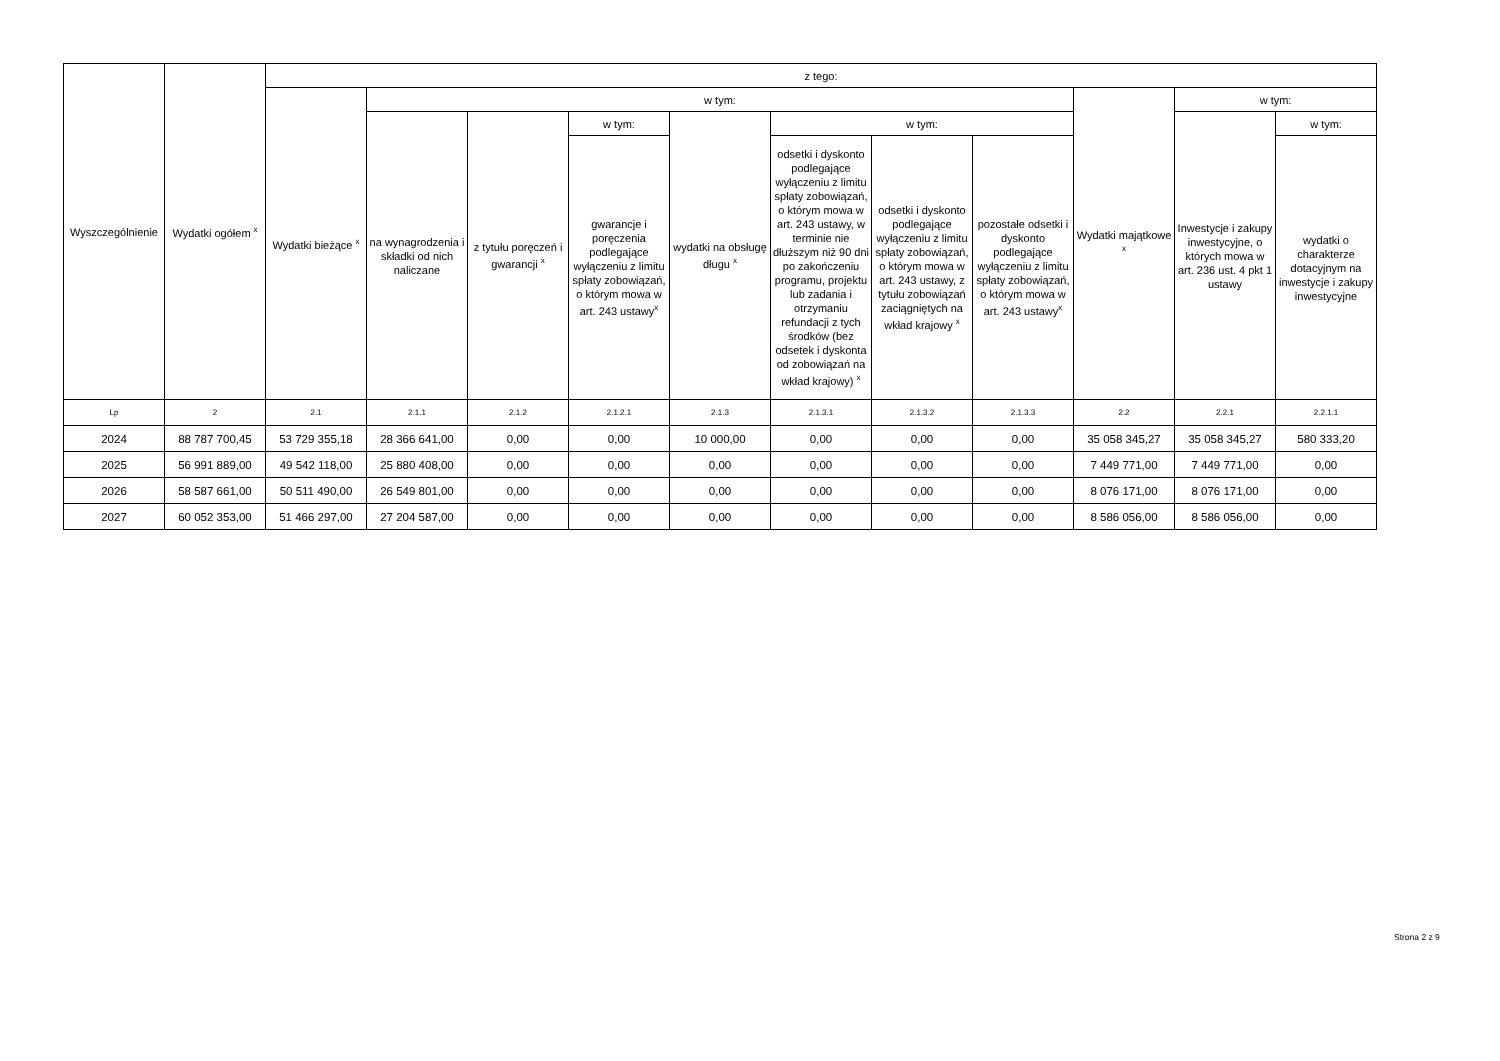| Wyszczególnienie | Wydatki ogółem <sup>x</sup> | z tego: | | | | | | | | | | |
| --- | --- | --- | --- | --- | --- | --- | --- | --- | --- | --- | --- | --- |
| | | Wydatki bieżące <sup>x</sup> | w tym: | | | | | | | Wydatki majątkowe <sup>x</sup> | w tym: | |
| | | | na wynagrodzenia i składki od nich naliczane | z tytułu poręczeń i gwarancji <sup>x</sup> | w tym: | wydatki na obsługę długu <sup>x</sup> | w tym: | | | | Inwestycje i zakupy inwestycyjne, o których mowa w art. 236 ust. 4 pkt 1 ustawy | w tym: |
| | | | | | gwarancje i poręczenia podlegające wyłączeniu z limitu spłaty zobowiązań, o którym mowa w art. 243 ustawy<sup>x</sup> | | odsetki i dyskonto podlegające wyłączeniu z limitu spłaty zobowiązań, o którym mowa w art. 243 ustawy, w terminie nie dłuższym niż 90 dni po zakończeniu programu, projektu lub zadania i otrzymaniu refundacji z tych środków (bez odsetek i dyskonta od zobowiązań na wkład krajowy) <sup>x</sup> | odsetki i dyskonto podlegające wyłączeniu z limitu spłaty zobowiązań, o którym mowa w art. 243 ustawy, z tytułu zobowiązań zaciągniętych na wkład krajowy <sup>x</sup> | pozostałe odsetki i dyskonto podlegające wyłączeniu z limitu spłaty zobowiązań, o którym mowa w art. 243 ustawy<sup>x</sup> | | | wydatki o charakterze dotacyjnym na inwestycje i zakupy inwestycyjne |
| Lp | 2 | 2.1 | 2.1.1 | 2.1.2 | 2.1.2.1 | 2.1.3 | 2.1.3.1 | 2.1.3.2 | 2.1.3.3 | 2.2 | 2.2.1 | 2.2.1.1 |
| 2024 | 88 787 700,45 | 53 729 355,18 | 28 366 641,00 | 0,00 | 0,00 | 10 000,00 | 0,00 | 0,00 | 0,00 | 35 058 345,27 | 35 058 345,27 | 580 333,20 |
| 2025 | 56 991 889,00 | 49 542 118,00 | 25 880 408,00 | 0,00 | 0,00 | 0,00 | 0,00 | 0,00 | 0,00 | 7 449 771,00 | 7 449 771,00 | 0,00 |
| 2026 | 58 587 661,00 | 50 511 490,00 | 26 549 801,00 | 0,00 | 0,00 | 0,00 | 0,00 | 0,00 | 0,00 | 8 076 171,00 | 8 076 171,00 | 0,00 |
| 2027 | 60 052 353,00 | 51 466 297,00 | 27 204 587,00 | 0,00 | 0,00 | 0,00 | 0,00 | 0,00 | 0,00 | 8 586 056,00 | 8 586 056,00 | 0,00 |
Strona 2 z 9